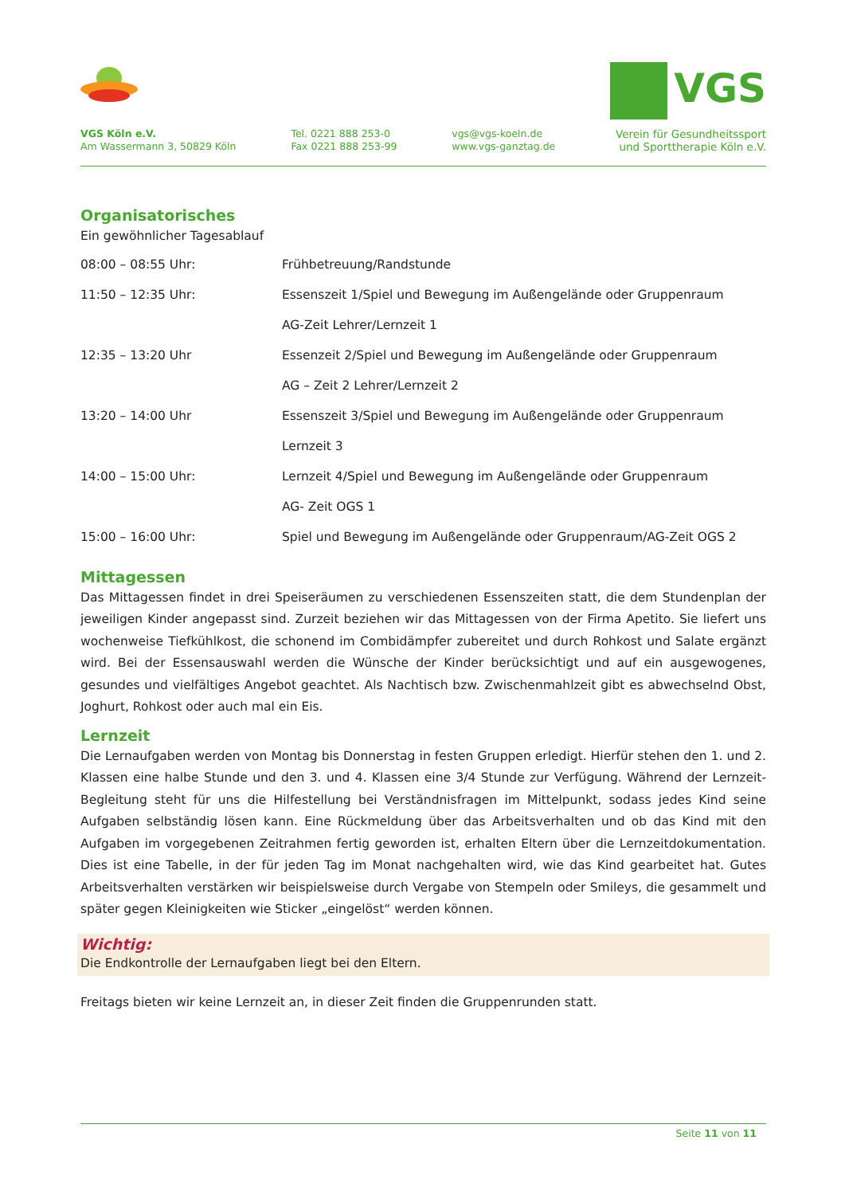VGS Köln e.V.
Am Wassermann 3, 50829 Köln
Tel. 0221 888 253-0
Fax 0221 888 253-99
vgs@vgs-koeln.de
www.vgs-ganztag.de
VGS
Verein für Gesundheitssport
und Sporttherapie Köln e.V.
Organisatorisches
Ein gewöhnlicher Tagesablauf
| 08:00 – 08:55 Uhr: | Frühbetreuung/Randstunde |
| 11:50 – 12:35 Uhr: | Essenszeit 1/Spiel und Bewegung im Außengelände oder Gruppenraum |
| | AG-Zeit Lehrer/Lernzeit 1 |
| 12:35 – 13:20 Uhr | Essenzeit 2/Spiel und Bewegung im Außengelände oder Gruppenraum |
| | AG – Zeit 2 Lehrer/Lernzeit 2 |
| 13:20 – 14:00 Uhr | Essenszeit 3/Spiel und Bewegung im Außengelände oder Gruppenraum |
| | Lernzeit 3 |
| 14:00 – 15:00 Uhr: | Lernzeit 4/Spiel und Bewegung im Außengelände oder Gruppenraum |
| | AG- Zeit OGS 1 |
| 15:00 – 16:00 Uhr: | Spiel und Bewegung im Außengelände oder Gruppenraum/AG-Zeit OGS 2 |
Mittagessen
Das Mittagessen findet in drei Speiseräumen zu verschiedenen Essenszeiten statt, die dem Stundenplan der jeweiligen Kinder angepasst sind. Zurzeit beziehen wir das Mittagessen von der Firma Apetito. Sie liefert uns wochenweise Tiefkühlkost, die schonend im Combidämpfer zubereitet und durch Rohkost und Salate ergänzt wird. Bei der Essensauswahl werden die Wünsche der Kinder berücksichtigt und auf ein ausgewogenes, gesundes und vielfältiges Angebot geachtet. Als Nachtisch bzw. Zwischenmahlzeit gibt es abwechselnd Obst, Joghurt, Rohkost oder auch mal ein Eis.
Lernzeit
Die Lernaufgaben werden von Montag bis Donnerstag in festen Gruppen erledigt. Hierfür stehen den 1. und 2. Klassen eine halbe Stunde und den 3. und 4. Klassen eine 3/4 Stunde zur Verfügung. Während der Lernzeit-Begleitung steht für uns die Hilfestellung bei Verständnisfragen im Mittelpunkt, sodass jedes Kind seine Aufgaben selbständig lösen kann. Eine Rückmeldung über das Arbeitsverhalten und ob das Kind mit den Aufgaben im vorgegebenen Zeitrahmen fertig geworden ist, erhalten Eltern über die Lernzeitdokumentation. Dies ist eine Tabelle, in der für jeden Tag im Monat nachgehalten wird, wie das Kind gearbeitet hat. Gutes Arbeitsverhalten verstärken wir beispielsweise durch Vergabe von Stempeln oder Smileys, die gesammelt und später gegen Kleinigkeiten wie Sticker „eingelöst“ werden können.
Wichtig:
Die Endkontrolle der Lernaufgaben liegt bei den Eltern.
Freitags bieten wir keine Lernzeit an, in dieser Zeit finden die Gruppenrunden statt.
Seite 11 von 11